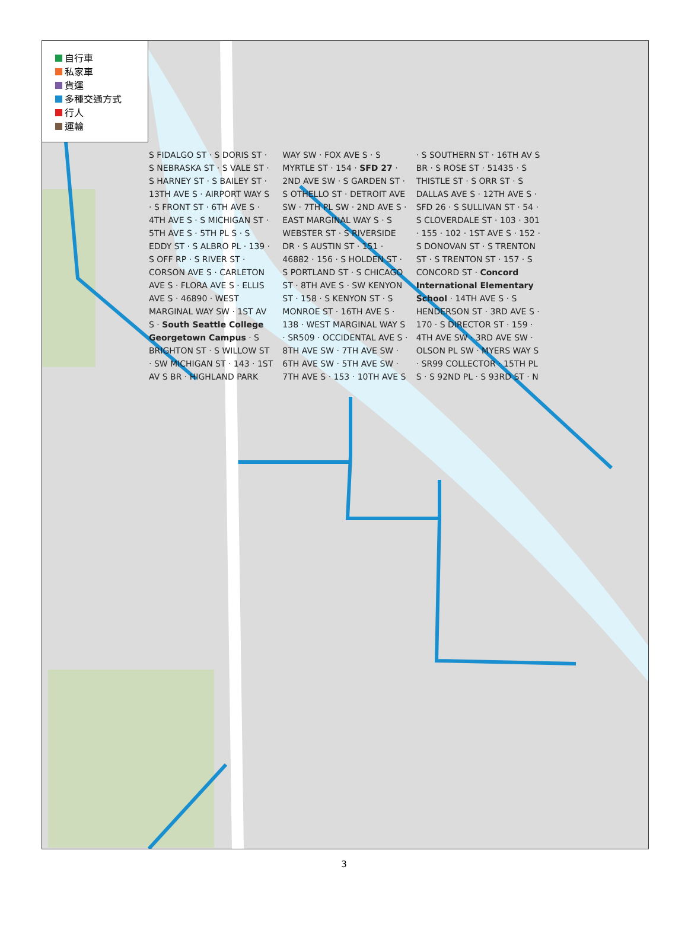自行車
私家車
貨運
多種交通方式
行人
運輸
S FIDALGO ST · S DORIS ST · S NEBRASKA ST · S VALE ST · S HARNEY ST · S BAILEY ST · 13TH AVE S · AIRPORT WAY S · S FRONT ST · 6TH AVE S · 4TH AVE S · S MICHIGAN ST · 5TH AVE S · 5TH PL S · S EDDY ST · S ALBRO PL · 139 · S OFF RP · S RIVER ST · CORSON AVE S · CARLETON AVE S · FLORA AVE S · ELLIS AVE S · 46890 · WEST MARGINAL WAY SW · 1ST AV S · South Seattle College Georgetown Campus · S BRIGHTON ST · S WILLOW ST · SW MICHIGAN ST · 143 · 1ST AV S BR · HIGHLAND PARK WAY SW · FOX AVE S · S MYRTLE ST · 154 · SFD 27 · 2ND AVE SW · S GARDEN ST · S OTHELLO ST · DETROIT AVE SW · 7TH PL SW · 2ND AVE S · EAST MARGINAL WAY S · S WEBSTER ST · S RIVERSIDE DR · S AUSTIN ST · 151 · 46882 · 156 · S HOLDEN ST · S PORTLAND ST · S CHICAGO ST · 8TH AVE S · SW KENYON ST · 158 · S KENYON ST · S MONROE ST · 16TH AVE S · 138 · WEST MARGINAL WAY S · SR509 · OCCIDENTAL AVE S · 8TH AVE SW · 7TH AVE SW · 6TH AVE SW · 5TH AVE SW · 7TH AVE S · 153 · 10TH AVE S · S SOUTHERN ST · 16TH AV S BR · S ROSE ST · 51435 · S THISTLE ST · S ORR ST · S DALLAS AVE S · 12TH AVE S · SFD 26 · S SULLIVAN ST · 54 · S CLOVERDALE ST · 103 · 301 · 155 · 102 · 1ST AVE S · 152 · S DONOVAN ST · S TRENTON ST · S TRENTON ST · 157 · S CONCORD ST · Concord International Elementary School · 14TH AVE S · S HENDERSON ST · 3RD AVE S · 170 · S DIRECTOR ST · 159 · 4TH AVE SW · 3RD AVE SW · OLSON PL SW · MYERS WAY S · SR99 COLLECTOR · 15TH PL S · S 92ND PL · S 93RD ST · N
3